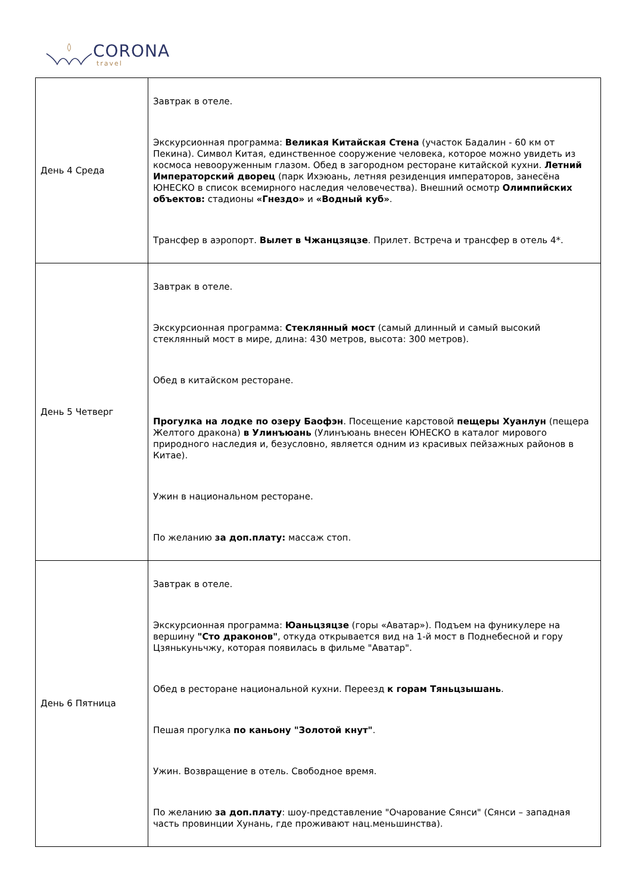CORONA
travel
| День 4 Среда | Завтрак в отеле. Экскурсионная программа: Великая Китайская Стена (участок Бадалин - 60 км от Пекина). Символ Китая, единственное сооружение человека, которое можно увидеть из космоса невооруженным глазом. Обед в загородном ресторане китайской кухни. Летний Императорский дворец (парк Ихэюань, летняя резиденция императоров, занесёна ЮНЕСКО в список всемирного наследия человечества). Внешний осмотр Олимпийских объектов: стадионы «Гнездо» и «Водный куб» . Трансфер в аэропорт. Вылет в Чжанцзяцзе . Прилет. Встреча и трансфер в отель 4*. |
| День 5 Четверг | Завтрак в отеле. Экскурсионная программа: Стеклянный мост (самый длинный и самый высокий стеклянный мост в мире, длина: 430 метров, высота: 300 метров). Обед в китайском ресторане. Прогулка на лодке по озеру Баофэн . Посещение карстовой пещеры Хуанлун (пещера Желтого дракона) в Улинъюань (Улинъюань внесен ЮНЕСКО в каталог мирового природного наследия и, безусловно, является одним из красивых пейзажных районов в Китае). Ужин в национальном ресторане. По желанию за доп.плату: массаж стоп. |
| День 6 Пятница | Завтрак в отеле. Экскурсионная программа: Юаньцзяцзе (горы «Аватар»). Подъем на фуникулере на вершину "Сто драконов" , откуда открывается вид на 1-й мост в Поднебесной и гору Цзянькуньчжу, которая появилась в фильме "Аватар". Обед в ресторане национальной кухни. Переезд к горам Тяньцзышань . Пешая прогулка по каньону "Золотой кнут" . Ужин. Возвращение в отель. Свободное время. По желанию за доп.плату : шоу-представление "Очарование Сянси" (Сянси – западная часть провинции Хунань, где проживают нац.меньшинства). |